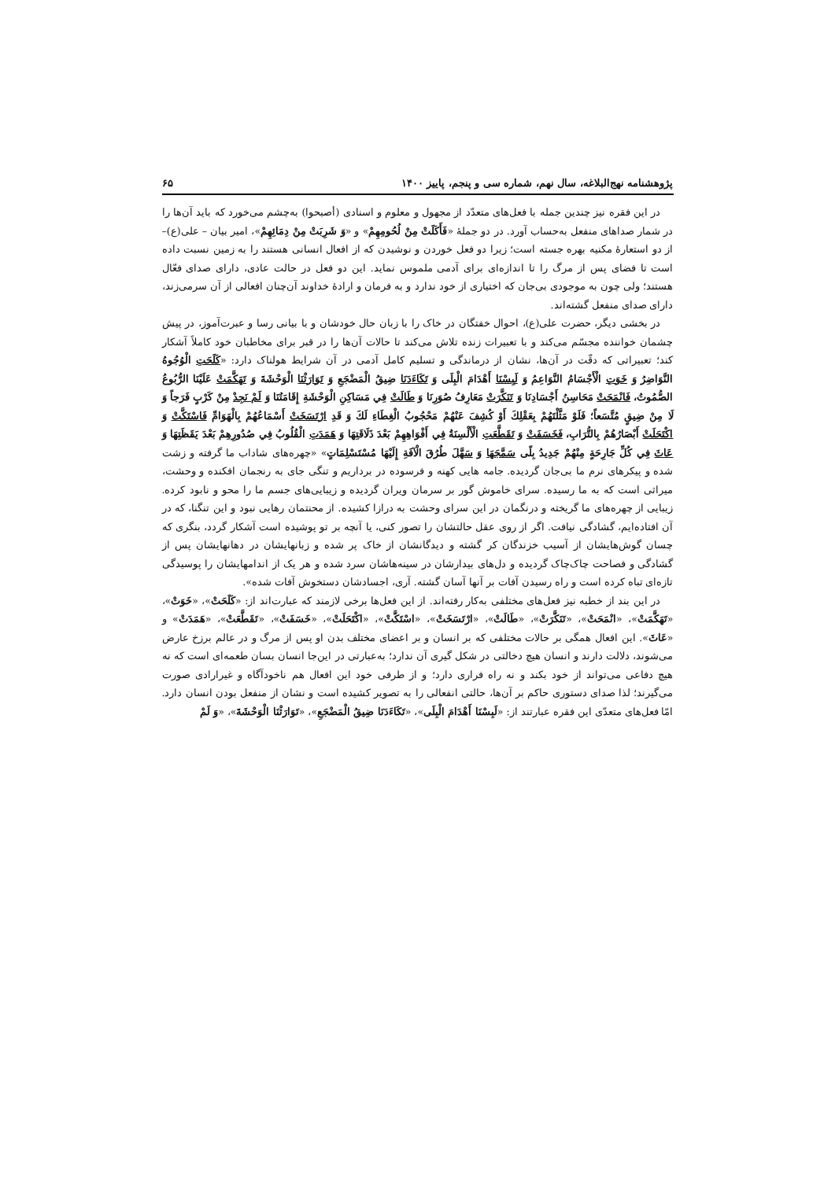پژوهشنامه نهج‌البلاغه، سال نهم، شماره سی و پنجم، پاییز ۱۴۰۰ ۶۵
در این فقره نیز چندین جمله با فعل‌های متعدّد از مجهول و معلوم و اسنادی (أصبحوا) به‌چشم می‌خورد که باید آن‌ها را در شمار صداهای منفعل به‌حساب آورد. در دو جملهٔ «فَأَكَلَتْ مِنْ لُحُومِهِمْ» و «وَ شَرِبَتْ مِنْ دِمَائِهِمْ»، امیر بیان – علی(ع)– از دو استعارهٔ مکنیه بهره جسته است؛ زیرا دو فعل خوردن و نوشیدن که از افعال انسانی هستند را به زمین نسبت داده است تا فضای پس از مرگ را تا اندازه‌ای برای آدمی ملموس نماید. این دو فعل در حالت عادی، دارای صدای فعّال هستند؛ ولی چون به موجودی بی‌جان که اختیاری از خود ندارد و به فرمان و ارادهٔ خداوند آن‌چنان افعالی از آن سرمی‌زند، دارای صدای منفعل گشته‌اند.
در بخشی دیگر، حضرت علی(ع)، احوال خفتگان در خاک را با زبان حال خودشان و با بیانی رسا و عبرت‌آموز، در پیش چشمان خواننده مجسّم می‌کند و با تعبیرات زنده تلاش می‌کند تا حالات آن‌ها را در قبر برای مخاطبان خود کاملاً آشکار کند؛ تعبیراتی که دقّت در آن‌ها، نشان از درماندگی و تسلیم کامل آدمی در آن شرایط هولناک دارد: «كَلَحَتِ الْوُجُوهُ النَّوَاضِرُ وَ خَوَتِ الْأَجْسَامُ النَّوَاعِمُ وَ لَبِسْنَا أَهْدَامَ الْبِلَى وَ تَكَاءَدَنَا ضِيقُ الْمَضْجَعِ وَ تَوَارَثْنَا الْوَحْشَةَ وَ تَهَكَّمَتْ عَلَيْنَا الرُّبُوعُ الصُّمُوتُ، فَانْمَحَتْ مَحَاسِنُ أَجْسَادِنَا وَ تَنَكَّرَتْ مَعَارِفُ صُوَرِنَا وَ طَالَتْ فِي مَسَاكِنِ الْوَحْشَةِ إِقَامَتُنَا وَ لَمْ نَجِدْ مِنْ كَرْبٍ فَرَجاً وَ لَا مِنْ ضِيقٍ مُتَّسَعاً؛ فَلَوْ مَثَّلْتَهُمْ بِعَقْلِكَ أَوْ كُشِفَ عَنْهُمْ مَحْجُوبُ الْغِطَاءِ لَكَ وَ قَدِ ارْتَسَخَتْ أَسْمَاعُهُمْ بِالْهَوَامِّ فَاسْتَكَّتْ وَ اكْتَحَلَتْ أَبْصَارُهُمْ بِالتُّرَابِ، فَخَسَفَتْ وَ تَقَطَّعَتِ الْأَلْسِنَةُ فِي أَفْوَاهِهِمْ بَعْدَ ذَلَاقَتِهَا وَ هَمَدَتِ الْقُلُوبُ فِي صُدُورِهِمْ بَعْدَ يَقَظَتِهَا وَ عَاثَ فِي كُلِّ جَارِحَةٍ مِنْهُمْ جَدِيدُ بِلًى سَمَّجَهَا وَ سَهَّلَ طُرُقَ الْآفَةِ إِلَيْهَا مُسْتَسْلِمَاتٍ» «چهره‌های شاداب ما گرفته و زشت شده و پیکرهای نرم ما بی‌جان گردیده. جامه هایی کهنه و فرسوده در برداریم و تنگی جای به رنجمان افکنده و وحشت، میراثی است که به ما رسیده. سرای خاموش گور بر سرمان ویران گردیده و زیبایی‌های جسم ما را محو و نابود کرده. زیبایی از چهره‌های ما گریخته و درنگمان در این سرای وحشت به درازا کشیده. از محنتمان رهایی نبود و این تنگنا، که در آن افتاده‌ایم، گشادگی نیافت. اگر از روی عقل حالتشان را تصور کنی، یا آنچه بر تو پوشیده است آشکار گردد، بنگری که چسان گوش‌هایشان از آسیب خزندگان کر گشته و دیدگانشان از خاک پر شده و زبانهایشان در دهانهایشان پس از گشادگی و فصاحت چاک‌چاک گردیده و دل‌های بیدارشان در سینه‌هاشان سرد شده و هر یک از اندامهایشان را پوسیدگی تازه‌ای تباه کرده است و راه رسیدن آفات بر آنها آسان گشته. آری، اجسادشان دستخوش آفات شده».
در این بند از خطبه نیز فعل‌های مختلفی به‌کار رفته‌اند. از این فعل‌ها برخی لازمند که عبارت‌اند از: «كَلَحَتْ»، «خَوَتْ»، «تَهَكَّمَتْ»، «انْمَحَتْ»، «تَنَكَّرَتْ»، «طَالَتْ»، «ارْتَسَخَتْ»، «اسْتَكَّتْ»، «اكْتَحَلَتْ»، «خَسَفَتْ»، «تَقَطَّعَتْ»، «هَمَدَتْ» و «عَاثَ». این افعال همگی بر حالات مختلفی که بر انسان و بر اعضای مختلف بدن او پس از مرگ و در عالم برزخ عارض می‌شوند، دلالت دارند و انسان هیچ دخالتی در شکل گیری آن ندارد؛ به‌عبارتی در این‌جا انسان بسان طعمه‌ای است که نه هیچ دفاعی می‌تواند از خود بکند و نه راه فراری دارد؛ و از طرفی خود این افعال هم ناخودآگاه و غیرارادی صورت می‌گیرند؛ لذا صدای دستوری حاکم بر آن‌ها، حالتی انفعالی را به تصویر کشیده است و نشان از منفعل بودن انسان دارد. امّا فعل‌های متعدّی این فقره عبارتند از: «لَبِسْنَا أَهْدَامَ الْبِلَى»، «تَكَاءَدَنَا ضِيقُ الْمَضْجَعِ»، «تَوَارَثْنَا الْوَحْشَةَ»، «وَ لَمْ